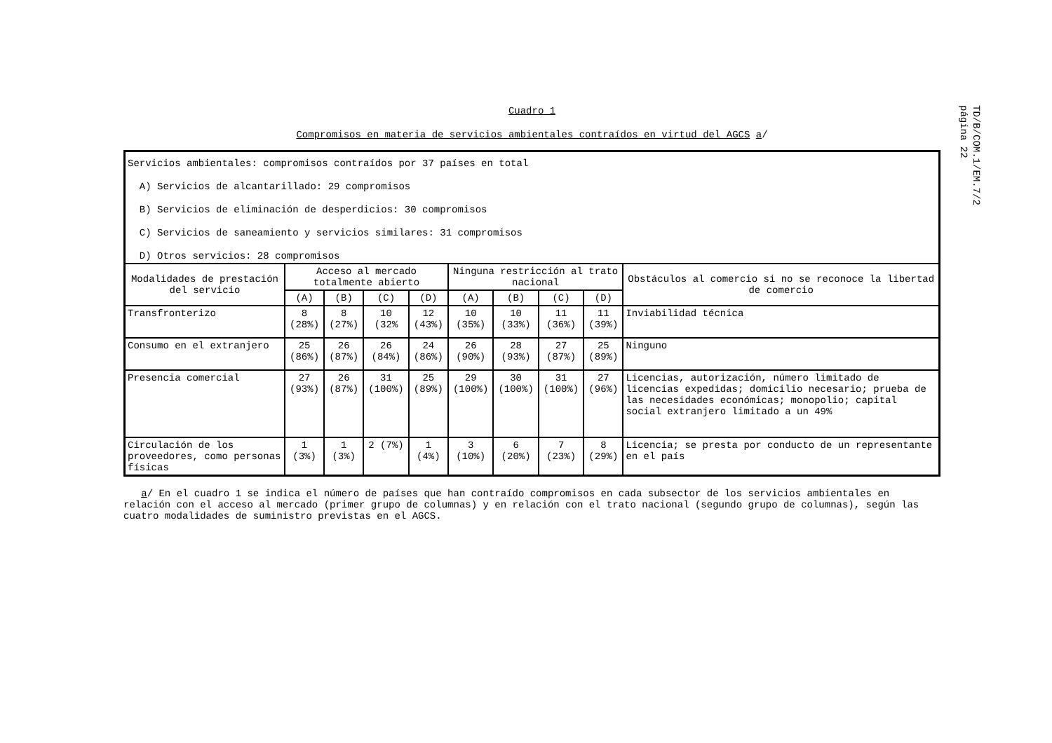TD/B/COM.1/EM.7/2
página 22
Cuadro 1
Compromisos en materia de servicios ambientales contraídos en virtud del AGCS a/
| Servicios ambientales: compromisos contraídos por 37 países en total A) Servicios de alcantarillado: 29 compromisos B) Servicios de eliminación de desperdicios: 30 compromisos C) Servicios de saneamiento y servicios similares: 31 compromisos D) Otros servicios: 28 compromisos | | | | | | | | | |
| Modalidades de prestación del servicio | Acceso al mercado totalmente abierto | | | | Ninguna restricción al trato nacional | | | | Obstáculos al comercio si no se reconoce la libertad de comercio |
| | (A) | (B) | (C) | (D) | (A) | (B) | (C) | (D) | |
| Transfronterizo | 8 (28%) | 8 (27%) | 10 (32% | 12 (43%) | 10 (35%) | 10 (33%) | 11 (36%) | 11 (39%) | Inviabilidad técnica |
| Consumo en el extranjero | 25 (86%) | 26 (87%) | 26 (84%) | 24 (86%) | 26 (90%) | 28 (93%) | 27 (87%) | 25 (89%) | Ninguno |
| Presencia comercial | 27 (93%) | 26 (87%) | 31 (100%) | 25 (89%) | 29 (100%) | 30 (100%) | 31 (100%) | 27 (96%) | Licencias, autorización, número limitado de licencias expedidas; domicilio necesario; prueba de las necesidades económicas; monopolio; capital social extranjero limitado a un 49% |
| Circulación de los proveedores, como personas físicas | 1 (3%) | 1 (3%) | 2 (7%) | 1 (4%) | 3 (10%) | 6 (20%) | 7 (23%) | 8 (29%) | Licencia; se presta por conducto de un representante en el país |
a/ En el cuadro 1 se indica el número de países que han contraído compromisos en cada subsector de los servicios ambientales en relación con el acceso al mercado (primer grupo de columnas) y en relación con el trato nacional (segundo grupo de columnas), según las cuatro modalidades de suministro previstas en el AGCS.